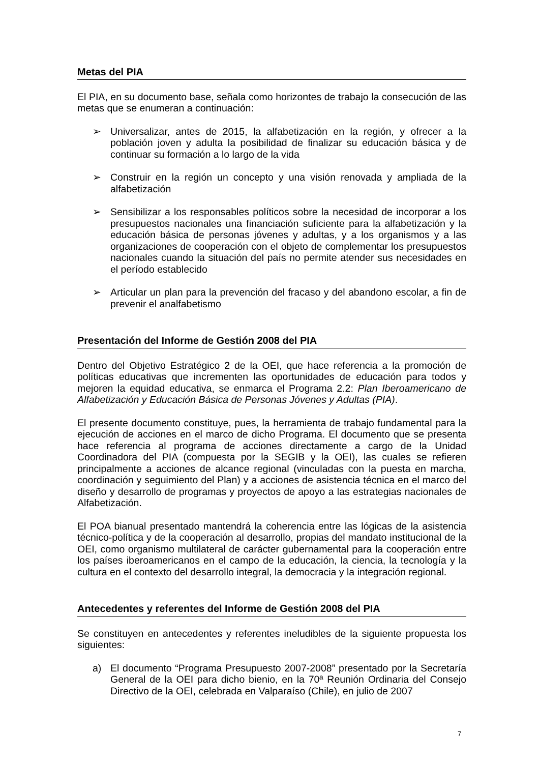Metas del PIA
El PIA, en su documento base, señala como horizontes de trabajo la consecución de las metas que se enumeran a continuación:
➢ Universalizar, antes de 2015, la alfabetización en la región, y ofrecer a la población joven y adulta la posibilidad de finalizar su educación básica y de continuar su formación a lo largo de la vida
➢ Construir en la región un concepto y una visión renovada y ampliada de la alfabetización
➢ Sensibilizar a los responsables políticos sobre la necesidad de incorporar a los presupuestos nacionales una financiación suficiente para la alfabetización y la educación básica de personas jóvenes y adultas, y a los organismos y a las organizaciones de cooperación con el objeto de complementar los presupuestos nacionales cuando la situación del país no permite atender sus necesidades en el período establecido
➢ Articular un plan para la prevención del fracaso y del abandono escolar, a fin de prevenir el analfabetismo
Presentación del Informe de Gestión 2008 del PIA
Dentro del Objetivo Estratégico 2 de la OEI, que hace referencia a la promoción de políticas educativas que incrementen las oportunidades de educación para todos y mejoren la equidad educativa, se enmarca el Programa 2.2: Plan Iberoamericano de Alfabetización y Educación Básica de Personas Jóvenes y Adultas (PIA).
El presente documento constituye, pues, la herramienta de trabajo fundamental para la ejecución de acciones en el marco de dicho Programa. El documento que se presenta hace referencia al programa de acciones directamente a cargo de la Unidad Coordinadora del PIA (compuesta por la SEGIB y la OEI), las cuales se refieren principalmente a acciones de alcance regional (vinculadas con la puesta en marcha, coordinación y seguimiento del Plan) y a acciones de asistencia técnica en el marco del diseño y desarrollo de programas y proyectos de apoyo a las estrategias nacionales de Alfabetización.
El POA bianual presentado mantendrá la coherencia entre las lógicas de la asistencia técnico-política y de la cooperación al desarrollo, propias del mandato institucional de la OEI, como organismo multilateral de carácter gubernamental para la cooperación entre los países iberoamericanos en el campo de la educación, la ciencia, la tecnología y la cultura en el contexto del desarrollo integral, la democracia y la integración regional.
Antecedentes y referentes del Informe de Gestión 2008 del PIA
Se constituyen en antecedentes y referentes ineludibles de la siguiente propuesta los siguientes:
a) El documento “Programa Presupuesto 2007-2008” presentado por la Secretaría General de la OEI para dicho bienio, en la 70ª Reunión Ordinaria del Consejo Directivo de la OEI, celebrada en Valparaíso (Chile), en julio de 2007
7